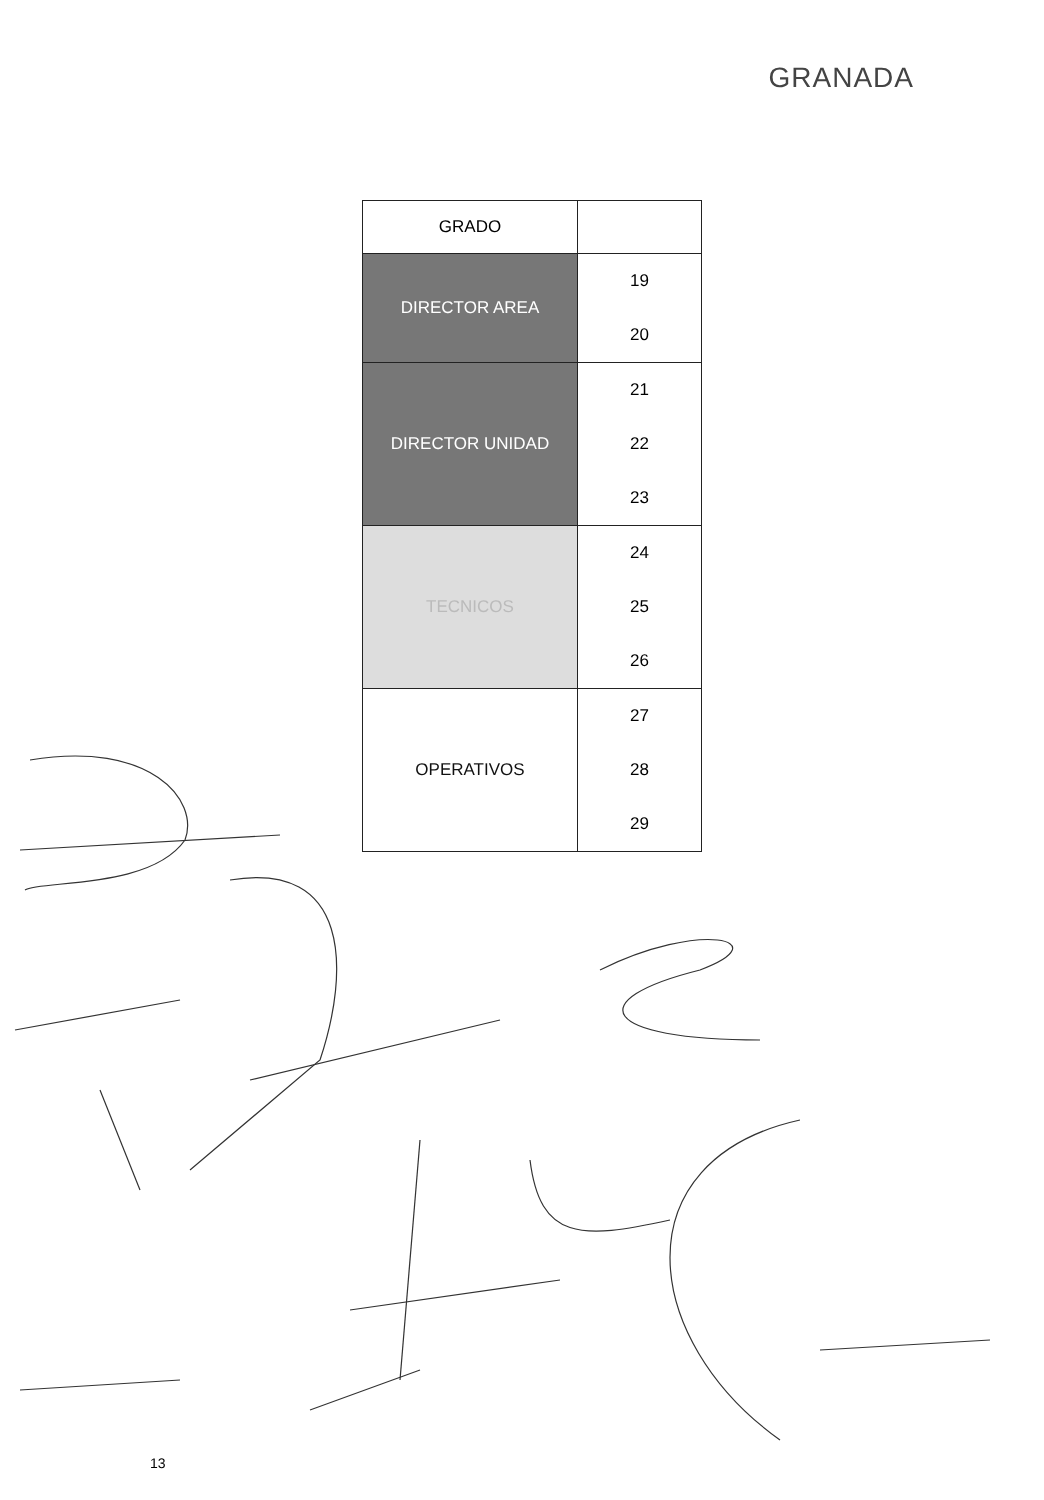GRANADA
| GRADO | |
| --- | --- |
| DIRECTOR AREA | 19 |
| | 20 |
| DIRECTOR UNIDAD | 21 |
| | 22 |
| | 23 |
| TECNICOS | 24 |
| | 25 |
| | 26 |
| OPERATIVOS | 27 |
| | 28 |
| | 29 |
13